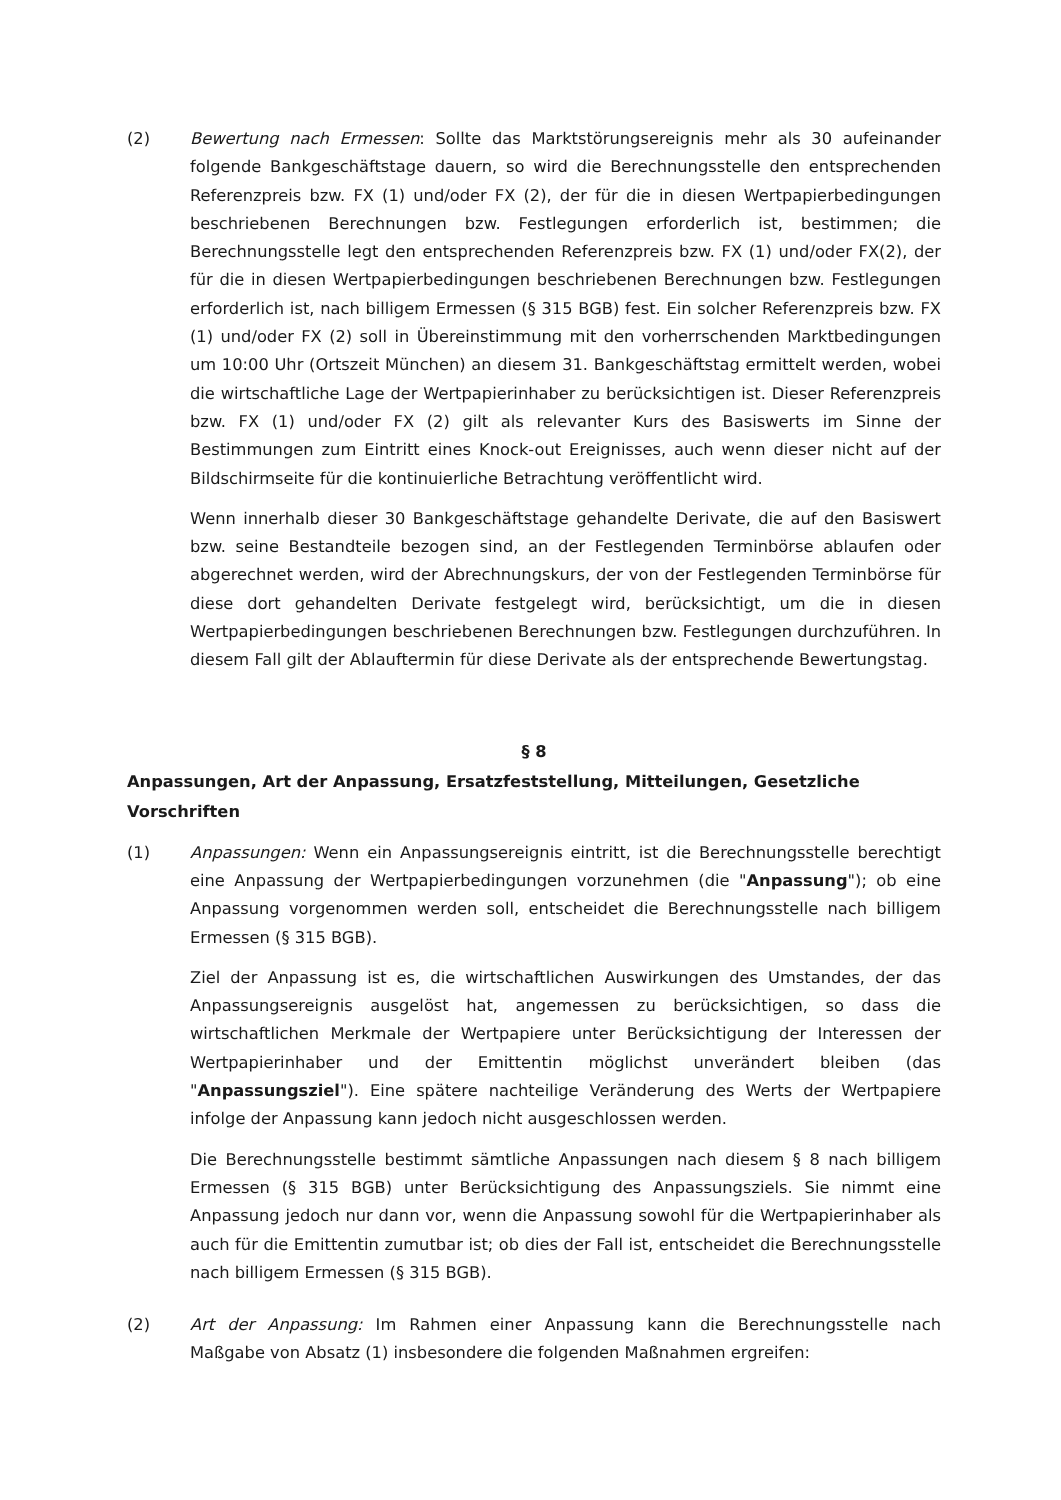(2) Bewertung nach Ermessen: Sollte das Marktstörungsereignis mehr als 30 aufeinander folgende Bankgeschäftstage dauern, so wird die Berechnungsstelle den entsprechenden Referenzpreis bzw. FX (1) und/oder FX (2), der für die in diesen Wertpapierbedingungen beschriebenen Berechnungen bzw. Festlegungen erforderlich ist, bestimmen; die Berechnungsstelle legt den entsprechenden Referenzpreis bzw. FX (1) und/oder FX(2), der für die in diesen Wertpapierbedingungen beschriebenen Berechnungen bzw. Festlegungen erforderlich ist, nach billigem Ermessen (§ 315 BGB) fest. Ein solcher Referenzpreis bzw. FX (1) und/oder FX (2) soll in Übereinstimmung mit den vorherrschenden Marktbedingungen um 10:00 Uhr (Ortszeit München) an diesem 31. Bankgeschäftstag ermittelt werden, wobei die wirtschaftliche Lage der Wertpapierinhaber zu berücksichtigen ist. Dieser Referenzpreis bzw. FX (1) und/oder FX (2) gilt als relevanter Kurs des Basiswerts im Sinne der Bestimmungen zum Eintritt eines Knock-out Ereignisses, auch wenn dieser nicht auf der Bildschirmseite für die kontinuierliche Betrachtung veröffentlicht wird.
Wenn innerhalb dieser 30 Bankgeschäftstage gehandelte Derivate, die auf den Basiswert bzw. seine Bestandteile bezogen sind, an der Festlegenden Terminbörse ablaufen oder abgerechnet werden, wird der Abrechnungskurs, der von der Festlegenden Terminbörse für diese dort gehandelten Derivate festgelegt wird, berücksichtigt, um die in diesen Wertpapierbedingungen beschriebenen Berechnungen bzw. Festlegungen durchzuführen. In diesem Fall gilt der Ablauftermin für diese Derivate als der entsprechende Bewertungstag.
§ 8
Anpassungen, Art der Anpassung, Ersatzfeststellung, Mitteilungen, Gesetzliche Vorschriften
(1) Anpassungen: Wenn ein Anpassungsereignis eintritt, ist die Berechnungsstelle berechtigt eine Anpassung der Wertpapierbedingungen vorzunehmen (die "Anpassung"); ob eine Anpassung vorgenommen werden soll, entscheidet die Berechnungsstelle nach billigem Ermessen (§ 315 BGB).
Ziel der Anpassung ist es, die wirtschaftlichen Auswirkungen des Umstandes, der das Anpassungsereignis ausgelöst hat, angemessen zu berücksichtigen, so dass die wirtschaftlichen Merkmale der Wertpapiere unter Berücksichtigung der Interessen der Wertpapierinhaber und der Emittentin möglichst unverändert bleiben (das "Anpassungsziel"). Eine spätere nachteilige Veränderung des Werts der Wertpapiere infolge der Anpassung kann jedoch nicht ausgeschlossen werden.
Die Berechnungsstelle bestimmt sämtliche Anpassungen nach diesem § 8 nach billigem Ermessen (§ 315 BGB) unter Berücksichtigung des Anpassungsziels. Sie nimmt eine Anpassung jedoch nur dann vor, wenn die Anpassung sowohl für die Wertpapierinhaber als auch für die Emittentin zumutbar ist; ob dies der Fall ist, entscheidet die Berechnungsstelle nach billigem Ermessen (§ 315 BGB).
(2) Art der Anpassung: Im Rahmen einer Anpassung kann die Berechnungsstelle nach Maßgabe von Absatz (1) insbesondere die folgenden Maßnahmen ergreifen: